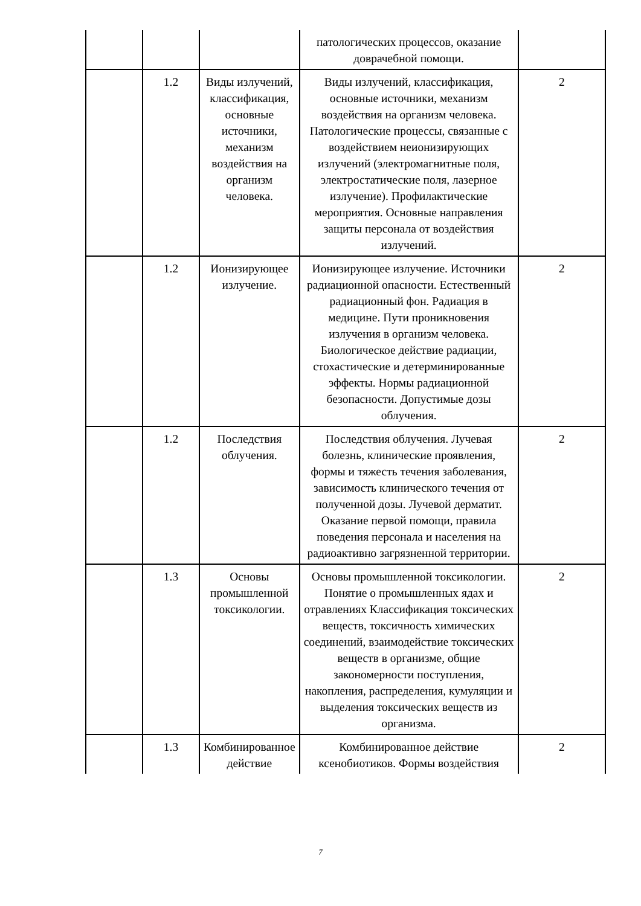| | | | патологических процессов, оказание доврачебной помощи. | |
| | 1.2 | Виды излучений, классификация, основные источники, механизм воздействия на организм человека. | Виды излучений, классификация, основные источники, механизм воздействия на организм человека. Патологические процессы, связанные с воздействием неионизирующих излучений (электромагнитные поля, электростатические поля, лазерное излучение). Профилактические мероприятия. Основные направления защиты персонала от воздействия излучений. | 2 |
| | 1.2 | Ионизирующее излучение. | Ионизирующее излучение. Источники радиационной опасности. Естественный радиационный фон. Радиация в медицине. Пути проникновения излучения в организм человека. Биологическое действие радиации, стохастические и детерминированные эффекты. Нормы радиационной безопасности. Допустимые дозы облучения. | 2 |
| | 1.2 | Последствия облучения. | Последствия облучения. Лучевая болезнь, клинические проявления, формы и тяжесть течения заболевания, зависимость клинического течения от полученной дозы. Лучевой дерматит. Оказание первой помощи, правила поведения персонала и населения на радиоактивно загрязненной территории. | 2 |
| | 1.3 | Основы промышленной токсикологии. | Основы промышленной токсикологии. Понятие о промышленных ядах и отравлениях Классификация токсических веществ, токсичность химических соединений, взаимодействие токсических веществ в организме, общие закономерности поступления, накопления, распределения, кумуляции и выделения токсических веществ из организма. | 2 |
| | 1.3 | Комбинированное действие | Комбинированное действие ксенобиотиков. Формы воздействия | 2 |
7